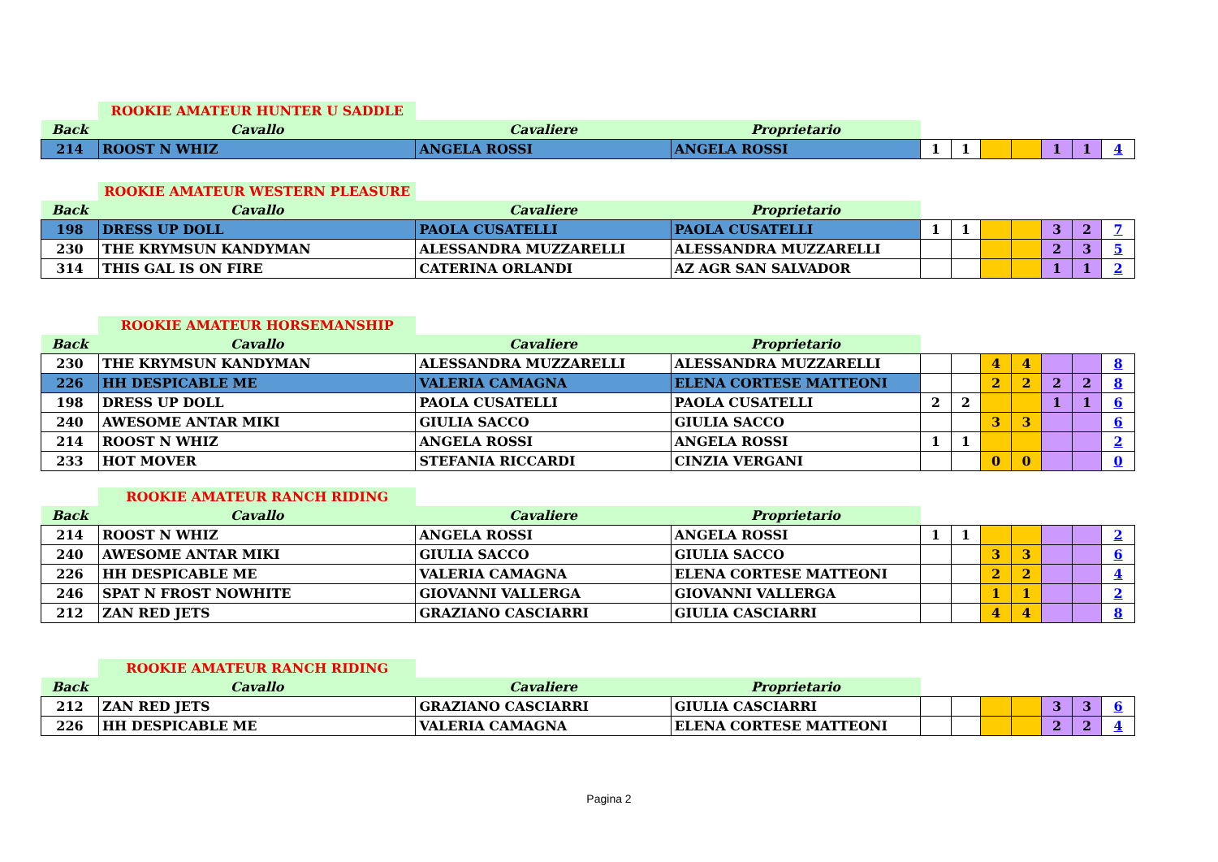| | ROOKIE AMATEUR HUNTER U SADDLE | | | | | | | | | |
| Back | Cavallo | Cavaliere | Proprietario | | | | | | | |
| 214 | ROOST N WHIZ | ANGELA ROSSI | ANGELA ROSSI | 1 | 1 | | | 1 | 1 | 4 |
| | ROOKIE AMATEUR WESTERN PLEASURE | | | | | | | | | |
| Back | Cavallo | Cavaliere | Proprietario | | | | | | | |
| 198 | DRESS UP DOLL | PAOLA CUSATELLI | PAOLA CUSATELLI | 1 | 1 | | | 3 | 2 | 7 |
| 230 | THE KRYMSUN KANDYMAN | ALESSANDRA MUZZARELLI | ALESSANDRA MUZZARELLI | | | | | 2 | 3 | 5 |
| 314 | THIS GAL IS ON FIRE | CATERINA ORLANDI | AZ AGR SAN SALVADOR | | | | | 1 | 1 | 2 |
| | ROOKIE AMATEUR HORSEMANSHIP | | | | | | | | | |
| Back | Cavallo | Cavaliere | Proprietario | | | | | | | |
| 230 | THE KRYMSUN KANDYMAN | ALESSANDRA MUZZARELLI | ALESSANDRA MUZZARELLI | | | 4 | 4 | | | 8 |
| 226 | HH DESPICABLE ME | VALERIA CAMAGNA | ELENA CORTESE MATTEONI | | | 2 | 2 | 2 | 2 | 8 |
| 198 | DRESS UP DOLL | PAOLA CUSATELLI | PAOLA CUSATELLI | 2 | 2 | | | 1 | 1 | 6 |
| 240 | AWESOME ANTAR MIKI | GIULIA SACCO | GIULIA SACCO | | | 3 | 3 | | | 6 |
| 214 | ROOST N WHIZ | ANGELA ROSSI | ANGELA ROSSI | 1 | 1 | | | | | 2 |
| 233 | HOT MOVER | STEFANIA RICCARDI | CINZIA VERGANI | | | 0 | 0 | | | 0 |
| | ROOKIE AMATEUR RANCH RIDING | | | | | | | | | |
| Back | Cavallo | Cavaliere | Proprietario | | | | | | | |
| 214 | ROOST N WHIZ | ANGELA ROSSI | ANGELA ROSSI | 1 | 1 | | | | | 2 |
| 240 | AWESOME ANTAR MIKI | GIULIA SACCO | GIULIA SACCO | | | 3 | 3 | | | 6 |
| 226 | HH DESPICABLE ME | VALERIA CAMAGNA | ELENA CORTESE MATTEONI | | | 2 | 2 | | | 4 |
| 246 | SPAT N FROST NOWHITE | GIOVANNI VALLERGA | GIOVANNI VALLERGA | | | 1 | 1 | | | 2 |
| 212 | ZAN RED JETS | GRAZIANO CASCIARRI | GIULIA CASCIARRI | | | 4 | 4 | | | 8 |
| | ROOKIE AMATEUR RANCH RIDING | | | | | | | | | |
| Back | Cavallo | Cavaliere | Proprietario | | | | | | | |
| 212 | ZAN RED JETS | GRAZIANO CASCIARRI | GIULIA CASCIARRI | | | | | 3 | 3 | 6 |
| 226 | HH DESPICABLE ME | VALERIA CAMAGNA | ELENA CORTESE MATTEONI | | | | | 2 | 2 | 4 |
Pagina 2